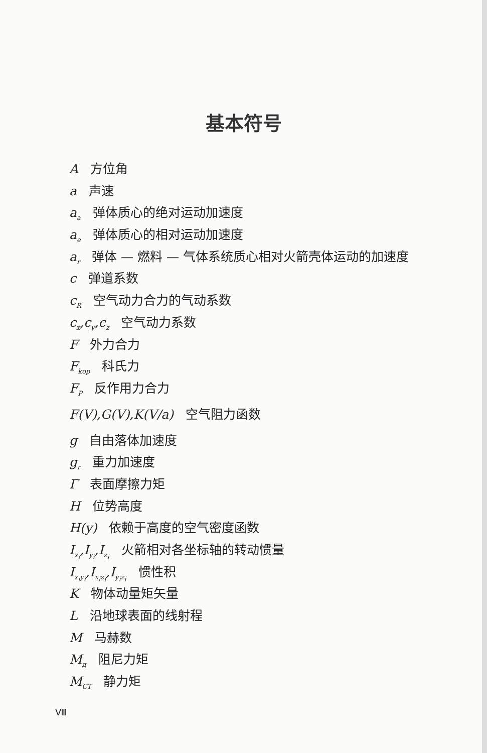基本符号
A方位角
a 声速
a<sub>a</sub> 弹体质心的绝对运动加速度
a<sub>e</sub> 弹体质心的相对运动加速度
a<sub>r</sub> 弹体 — 燃料 — 气体系统质心相对火箭壳体运动的加速度
c 弹道系数
c<sub>R</sub> 空气动力合力的气动系数
c<sub>x</sub>,c<sub>y</sub>,c<sub>z</sub> 空气动力系数
F外力合力
F<sub>kop</sub> 科氏力
F<sub>P</sub> 反作用力合力
F(V),G(V),K(V/a) 空气阻力函数
g 自由落体加速度
g<sub>r</sub> 重力加速度
Γ表面摩擦力矩
H位势高度
H(y) 依赖于高度的空气密度函数
I<sub>x<sub>i</sub></sub>,I<sub>y<sub>i</sub></sub>,I<sub>z<sub>i</sub></sub> 火箭相对各坐标轴的转动惯量
I<sub>x<sub>i</sub>y<sub>i</sub></sub>,I<sub>x<sub>i</sub>z<sub>i</sub></sub>,I<sub>y<sub>i</sub>z<sub>i</sub></sub> 惯性积
K物体动量矩矢量
L沿地球表面的线射程
M马赫数
M<sub>д</sub> 阻尼力矩
M<sub>CT</sub> 静力矩
Ⅷ